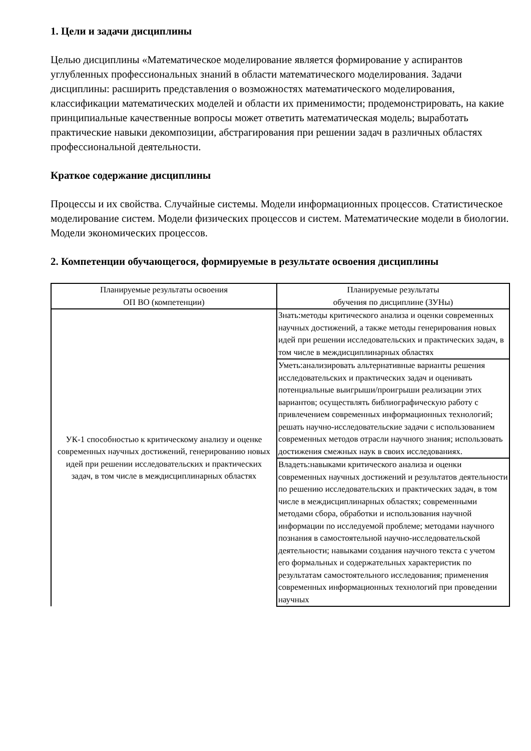1. Цели и задачи дисциплины
Целью дисциплины «Математическое моделирование является формирование у аспирантов углубленных профессиональных знаний в области математического моделирования. Задачи дисциплины: расширить представления о возможностях математического моделирования, классификации математических моделей и области их применимости; продемонстрировать, на какие принципиальные качественные вопросы может ответить математическая модель; выработать практические навыки декомпозиции, абстрагирования при решении задач в различных областях профессиональной деятельности.
Краткое содержание дисциплины
Процессы и их свойства. Случайные системы. Модели информационных процессов. Статистическое моделирование систем. Модели физических процессов и систем. Математические модели в биологии. Модели экономических процессов.
2. Компетенции обучающегося, формируемые в результате освоения дисциплины
| Планируемые результаты освоения ОП ВО (компетенции) | Планируемые результаты обучения по дисциплине (ЗУНы) |
| --- | --- |
| УК-1 способностью к критическому анализу и оценке современных научных достижений, генерированию новых идей при решении исследовательских и практических задач, в том числе в междисциплинарных областях | Знать:методы критического анализа и оценки современных научных достижений, а также методы генерирования новых идей при решении исследовательских и практических задач, в том числе в междисциплинарных областях |
| | Уметь:анализировать альтернативные варианты решения исследовательских и практических задач и оценивать потенциальные выигрыши/проигрыши реализации этих вариантов; осуществлять библиографическую работу с привлечением современных информационных технологий; решать научно-исследовательские задачи с использованием современных методов отрасли научного знания; использовать достижения смежных наук в своих исследованиях. |
| | Владеть:навыками критического анализа и оценки современных научных достижений и результатов деятельности по решению исследовательских и практических задач, в том числе в междисциплинарных областях; современными методами сбора, обработки и использования научной информации по исследуемой проблеме; методами научного познания в самостоятельной научно-исследовательской деятельности; навыками создания научного текста с учетом его формальных и содержательных характеристик по результатам самостоятельного исследования; применения современных информационных технологий при проведении научных |